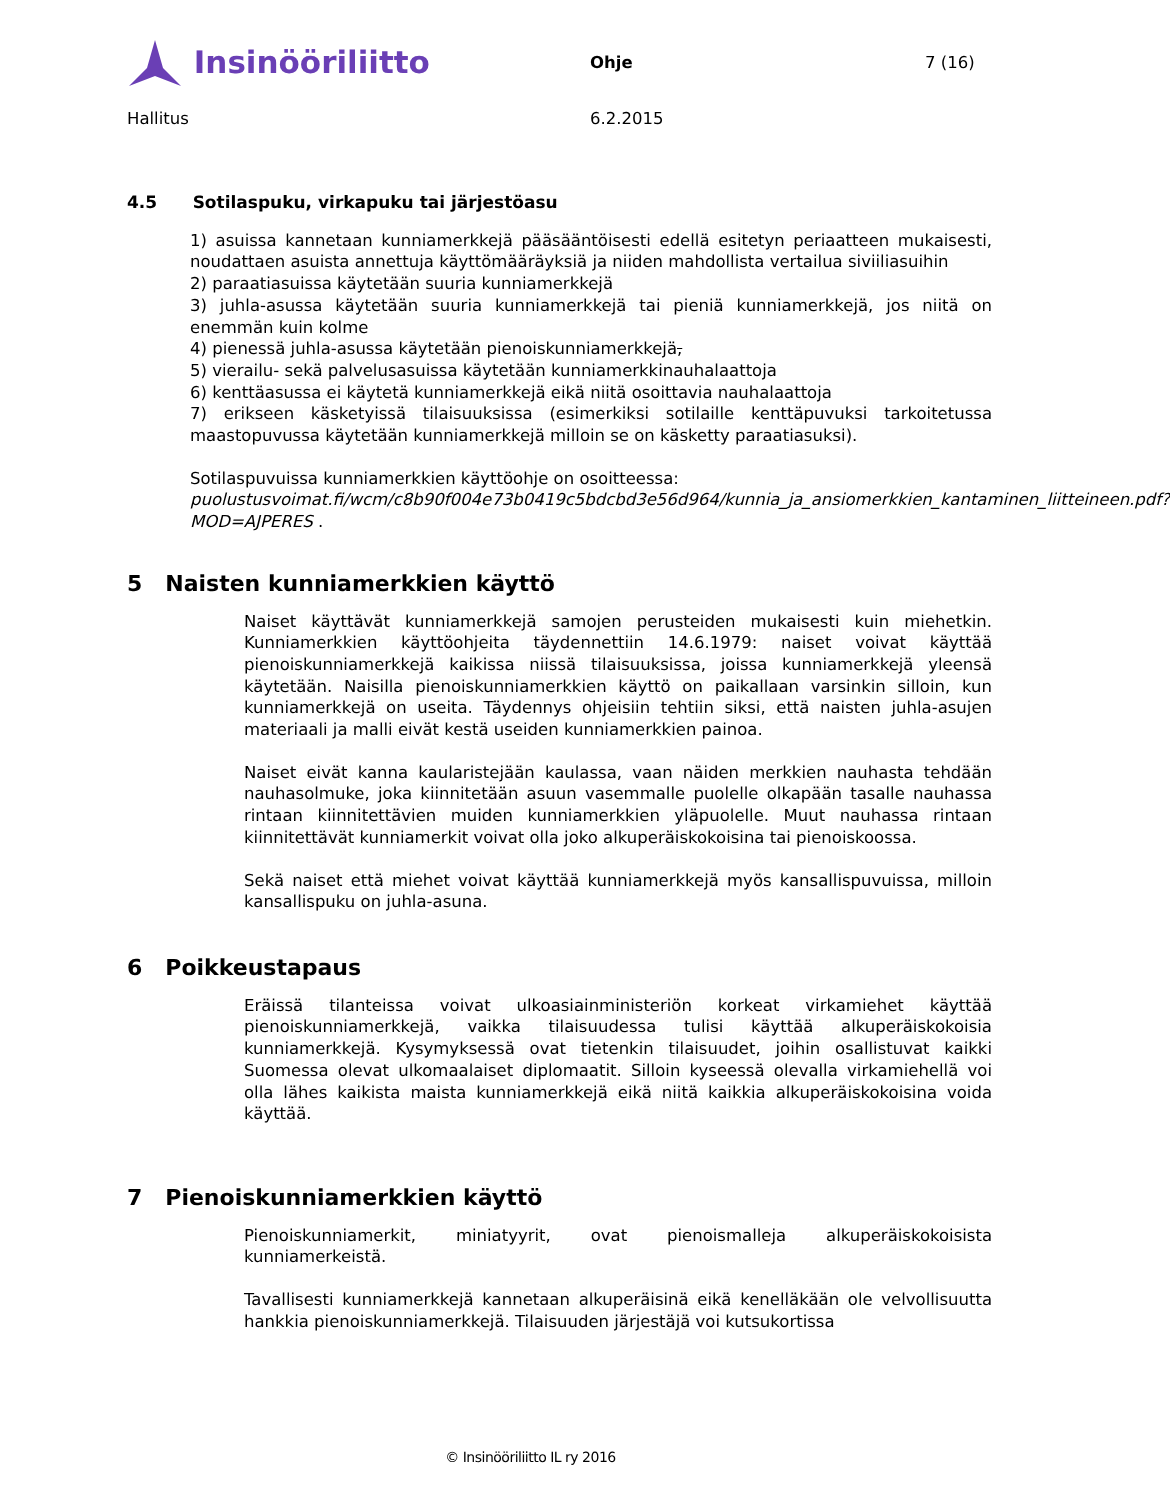Insinööriliitto
Ohje 7 (16)
Hallitus 6.2.2015
4.5 Sotilaspuku, virkapuku tai järjestöasu
1) asuissa kannetaan kunniamerkkejä pääsääntöisesti edellä esitetyn periaatteen mukaisesti, noudattaen asuista annettuja käyttömääräyksiä ja niiden mahdollista vertailua siviiliasuihin
2) paraatiasuissa käytetään suuria kunniamerkkejä
3) juhla-asussa käytetään suuria kunniamerkkejä tai pieniä kunniamerkkejä, jos niitä on enemmän kuin kolme
4) pienessä juhla-asussa käytetään pienoiskunniamerkkejä,
5) vierailu- sekä palvelusasuissa käytetään kunniamerkkinauhalaattoja
6) kenttäasussa ei käytetä kunniamerkkejä eikä niitä osoittavia nauhalaattoja
7) erikseen käsketyissä tilaisuuksissa (esimerkiksi sotilaille kenttäpuvuksi tarkoitetussa maastopuvussa käytetään kunniamerkkejä milloin se on käsketty paraatiasuksi).
Sotilaspuvuissa kunniamerkkien käyttöohje on osoitteessa:
puolustusvoimat.fi/wcm/c8b90f004e73b0419c5bdcbd3e56d964/kunnia_ja_ansiomerkkien_kantaminen_liitteineen.pdf?MOD=AJPERES .
5 Naisten kunniamerkkien käyttö
Naiset käyttävät kunniamerkkejä samojen perusteiden mukaisesti kuin miehetkin. Kunniamerkkien käyttöohjeita täydennettiin 14.6.1979: naiset voivat käyttää pienoiskunniamerkkejä kaikissa niissä tilaisuuksissa, joissa kunniamerkkejä yleensä käytetään. Naisilla pienoiskunniamerkkien käyttö on paikallaan varsinkin silloin, kun kunniamerkkejä on useita. Täydennys ohjeisiin tehtiin siksi, että naisten juhla-asujen materiaali ja malli eivät kestä useiden kunniamerkkien painoa.
Naiset eivät kanna kaularistejään kaulassa, vaan näiden merkkien nauhasta tehdään nauhasolmuke, joka kiinnitetään asuun vasemmalle puolelle olkapään tasalle nauhassa rintaan kiinnitettävien muiden kunniamerkkien yläpuolelle. Muut nauhassa rintaan kiinnitettävät kunniamerkit voivat olla joko alkuperäiskokoisina tai pienoiskoossa.
Sekä naiset että miehet voivat käyttää kunniamerkkejä myös kansallispuvuissa, milloin kansallispuku on juhla-asuna.
6 Poikkeustapaus
Eräissä tilanteissa voivat ulkoasiainministeriön korkeat virkamiehet käyttää pienoiskunniamerkkejä, vaikka tilaisuudessa tulisi käyttää alkuperäiskokoisia kunniamerkkejä. Kysymyksessä ovat tietenkin tilaisuudet, joihin osallistuvat kaikki Suomessa olevat ulkomaalaiset diplomaatit. Silloin kyseessä olevalla virkamiehellä voi olla lähes kaikista maista kunniamerkkejä eikä niitä kaikkia alkuperäiskokoisina voida käyttää.
7 Pienoiskunniamerkkien käyttö
Pienoiskunniamerkit, miniatyyrit, ovat pienoismalleja alkuperäiskokoisista kunniamerkeistä.
Tavallisesti kunniamerkkejä kannetaan alkuperäisinä eikä kenelläkään ole velvollisuutta hankkia pienoiskunniamerkkejä. Tilaisuuden järjestäjä voi kutsukortissa
© Insinööriliitto IL ry 2016